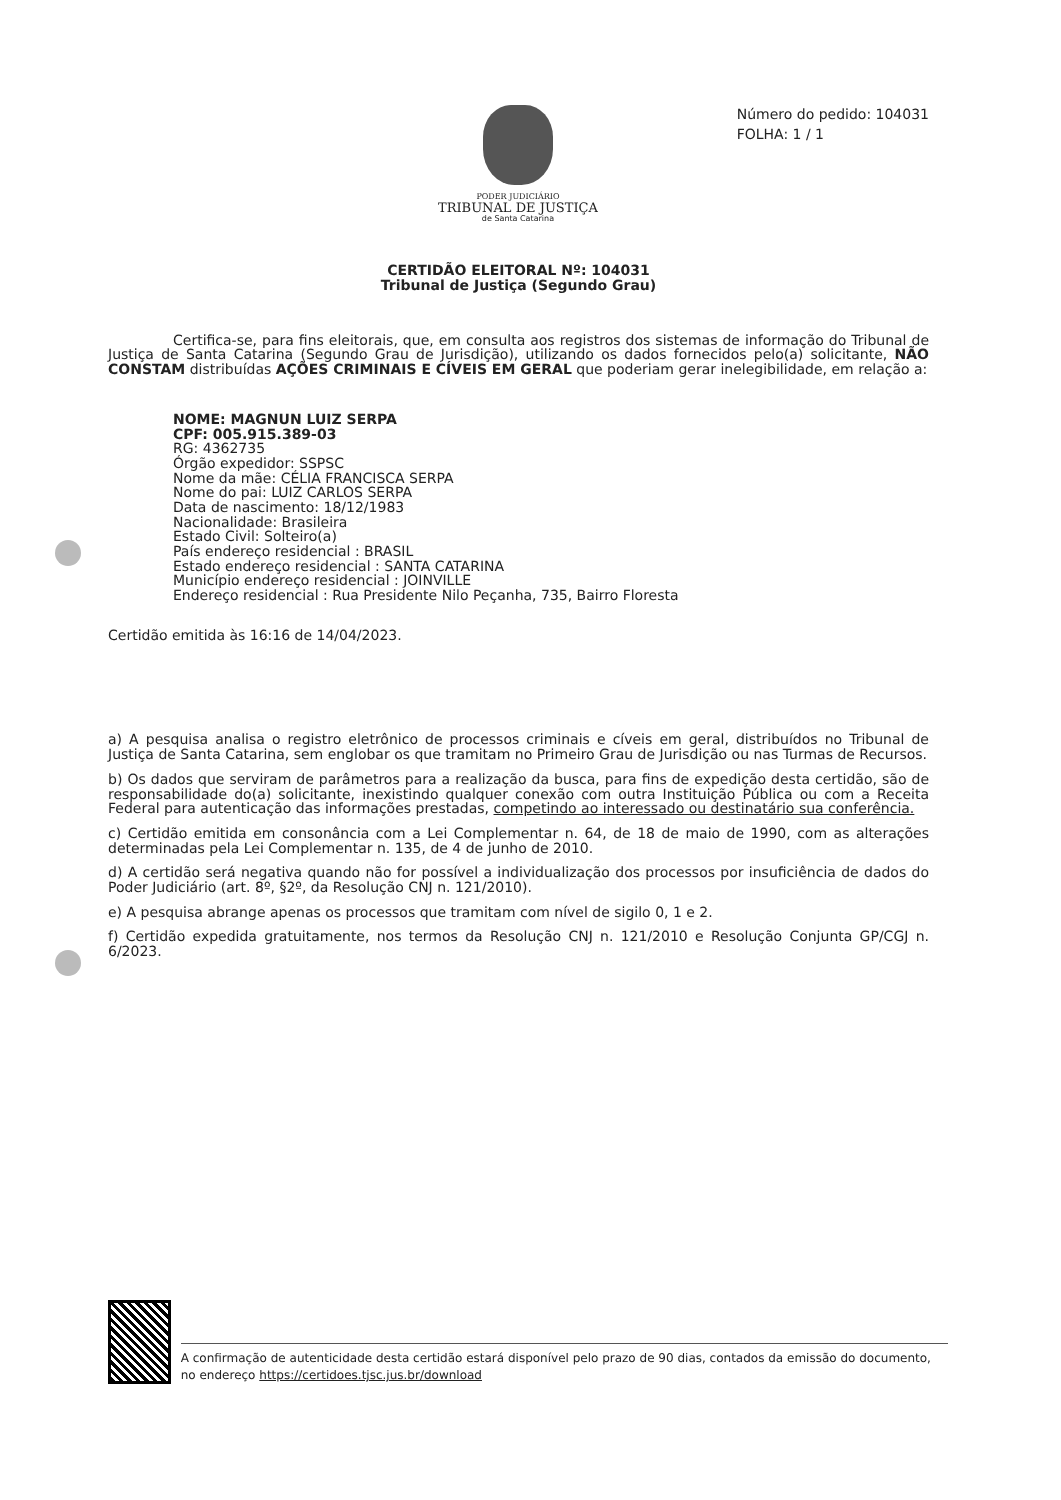PODER JUDICIÁRIO
TRIBUNAL DE JUSTIÇA
de Santa Catarina
Número do pedido: 104031
FOLHA: 1 / 1
CERTIDÃO ELEITORAL Nº: 104031
Tribunal de Justiça (Segundo Grau)
Certifica-se, para fins eleitorais, que, em consulta aos registros dos sistemas de informação do Tribunal de Justiça de Santa Catarina (Segundo Grau de Jurisdição), utilizando os dados fornecidos pelo(a) solicitante, NÃO CONSTAM distribuídas AÇÕES CRIMINAIS E CÍVEIS EM GERAL que poderiam gerar inelegibilidade, em relação a:
NOME: MAGNUN LUIZ SERPA
CPF: 005.915.389-03
RG: 4362735
Órgão expedidor: SSPSC
Nome da mãe: CÉLIA FRANCISCA SERPA
Nome do pai: LUIZ CARLOS SERPA
Data de nascimento: 18/12/1983
Nacionalidade: Brasileira
Estado Civil: Solteiro(a)
País endereço residencial : BRASIL
Estado endereço residencial : SANTA CATARINA
Município endereço residencial : JOINVILLE
Endereço residencial : Rua Presidente Nilo Peçanha, 735, Bairro Floresta
Certidão emitida às 16:16 de 14/04/2023.
a) A pesquisa analisa o registro eletrônico de processos criminais e cíveis em geral, distribuídos no Tribunal de Justiça de Santa Catarina, sem englobar os que tramitam no Primeiro Grau de Jurisdição ou nas Turmas de Recursos.
b) Os dados que serviram de parâmetros para a realização da busca, para fins de expedição desta certidão, são de responsabilidade do(a) solicitante, inexistindo qualquer conexão com outra Instituição Pública ou com a Receita Federal para autenticação das informações prestadas, competindo ao interessado ou destinatário sua conferência.
c) Certidão emitida em consonância com a Lei Complementar n. 64, de 18 de maio de 1990, com as alterações determinadas pela Lei Complementar n. 135, de 4 de junho de 2010.
d) A certidão será negativa quando não for possível a individualização dos processos por insuficiência de dados do Poder Judiciário (art. 8º, §2º, da Resolução CNJ n. 121/2010).
e) A pesquisa abrange apenas os processos que tramitam com nível de sigilo 0, 1 e 2.
f) Certidão expedida gratuitamente, nos termos da Resolução CNJ n. 121/2010 e Resolução Conjunta GP/CGJ n. 6/2023.
A confirmação de autenticidade desta certidão estará disponível pelo prazo de 90 dias, contados da emissão do documento, no endereço https://certidoes.tjsc.jus.br/download